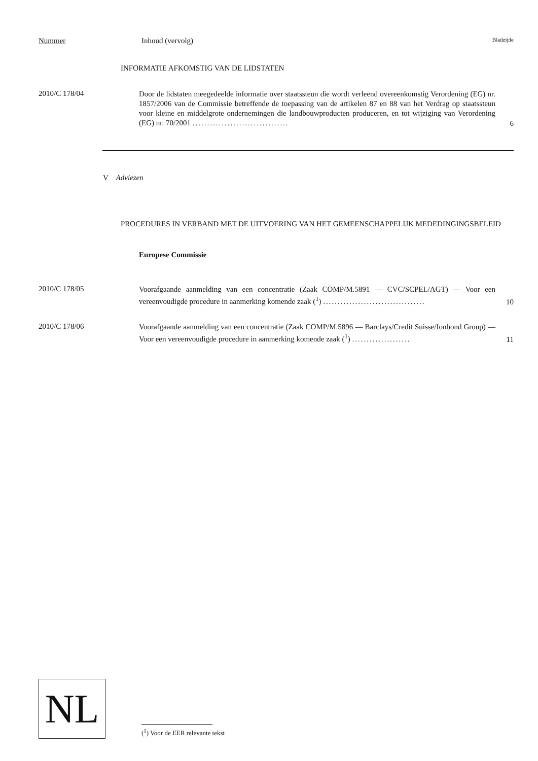Nummer Inhoud (vervolg) Bladzijde
INFORMATIE AFKOMSTIG VAN DE LIDSTATEN
2010/C 178/04
Door de lidstaten meegedeelde informatie over staatssteun die wordt verleend overeenkomstig Verordening (EG) nr. 1857/2006 van de Commissie betreffende de toepassing van de artikelen 87 en 88 van het Verdrag op staatssteun voor kleine en middelgrote ondernemingen die landbouwproducten produceren, en tot wijziging van Verordening (EG) nr. 70/2001 .................................
6
V Adviezen
PROCEDURES IN VERBAND MET DE UITVOERING VAN HET GEMEENSCHAPPELIJK MEDEDINGINGSBELEID
Europese Commissie
2010/C 178/05
Voorafgaande aanmelding van een concentratie (Zaak COMP/M.5891 — CVC/SCPEL/AGT) — Voor een vereenvoudigde procedure in aanmerking komende zaak (<sup>1</sup>) ...................................
10
2010/C 178/06
Voorafgaande aanmelding van een concentratie (Zaak COMP/M.5896 — Barclays/Credit Suisse/Ionbond Group) — Voor een vereenvoudigde procedure in aanmerking komende zaak (<sup>1</sup>) ....................
11
NL
(<sup>1</sup>) Voor de EER relevante tekst